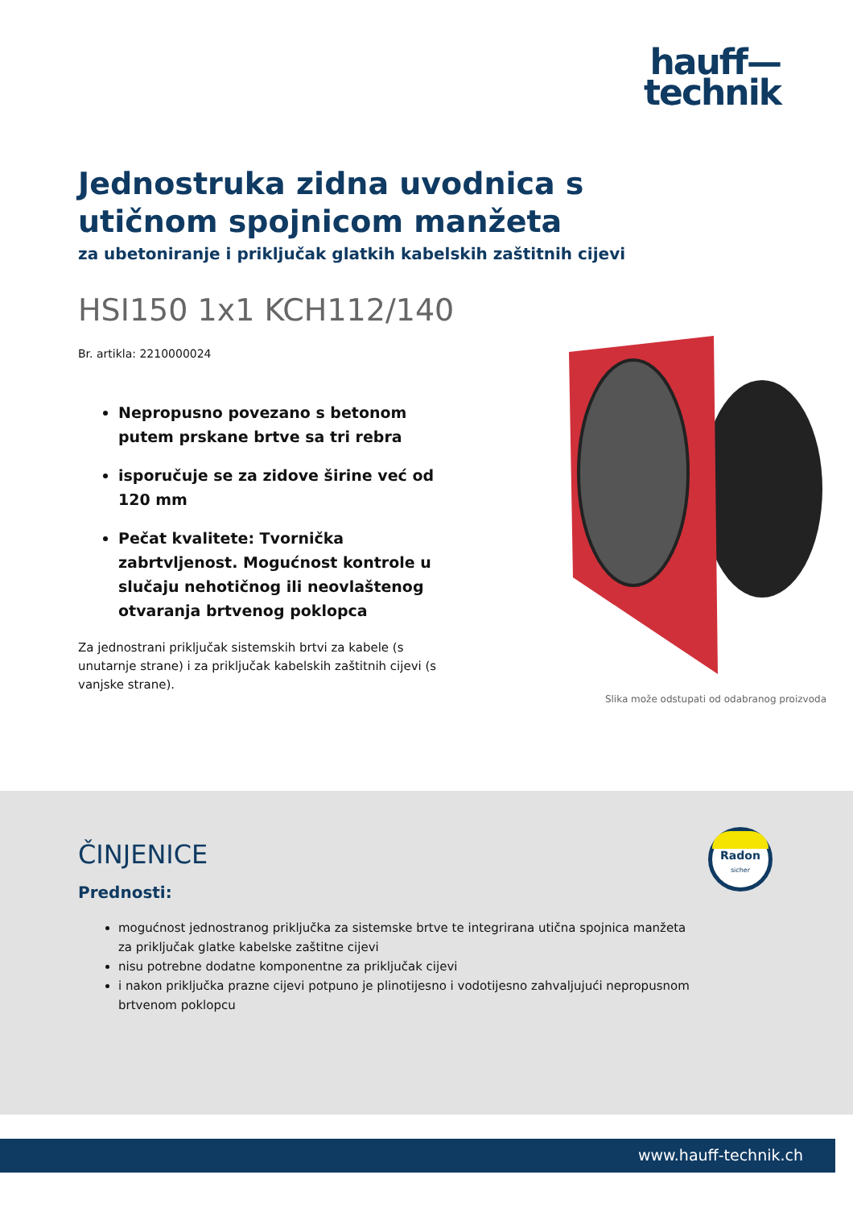hauff—
technik
Jednostruka zidna uvodnica s utičnom spojnicom manžeta
za ubetoniranje i priključak glatkih kabelskih zaštitnih cijevi
HSI150 1x1 KCH112/140
Br. artikla: 2210000024
Nepropusno povezano s betonom putem prskane brtve sa tri rebra
isporučuje se za zidove širine već od 120 mm
Pečat kvalitete: Tvornička zabrtvljenost. Mogućnost kontrole u slučaju nehotičnog ili neovlaštenog otvaranja brtvenog poklopca
Za jednostrani priključak sistemskih brtvi za kabele (s unutarnje strane) i za priključak kabelskih zaštitnih cijevi (s vanjske strane).
Slika može odstupati od odabranog proizvoda
ČINJENICE
Prednosti:
mogućnost jednostranog priključka za sistemske brtve te integrirana utična spojnica manžeta za priključak glatke kabelske zaštitne cijevi
nisu potrebne dodatne komponentne za priključak cijevi
i nakon priključka prazne cijevi potpuno je plinotijesno i vodotijesno zahvaljujući nepropusnom brtvenom poklopcu
Radon
sicher
www.hauff-technik.ch